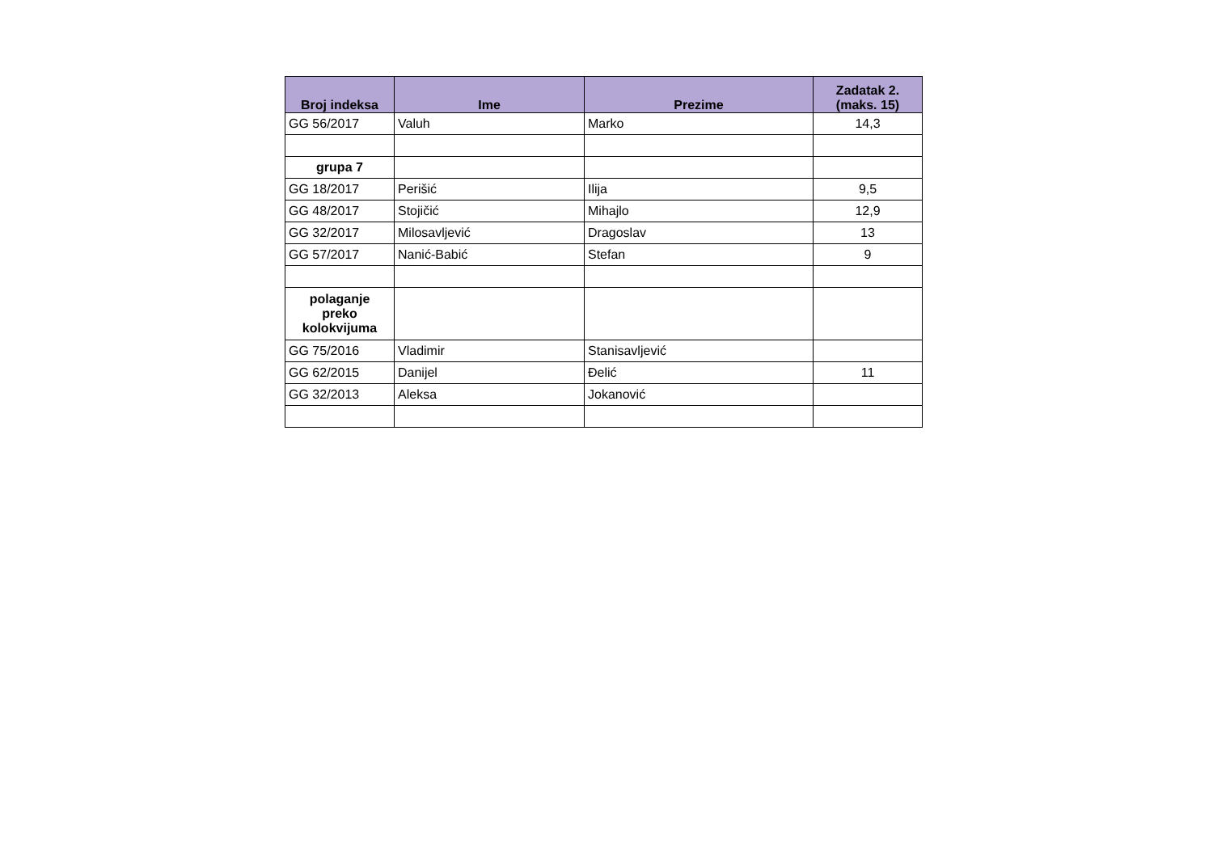| Broj indeksa | Ime | Prezime | Zadatak 2. (maks. 15) |
| --- | --- | --- | --- |
| GG 56/2017 | Valuh | Marko | 14,3 |
| grupa 7 | | | |
| GG 18/2017 | Perišić | Ilija | 9,5 |
| GG 48/2017 | Stojičić | Mihajlo | 12,9 |
| GG 32/2017 | Milosavljević | Dragoslav | 13 |
| GG 57/2017 | Nanić-Babić | Stefan | 9 |
| polaganje preko kolokvijuma | | | |
| GG 75/2016 | Vladimir | Stanisavljević | |
| GG 62/2015 | Danijel | Đelić | 11 |
| GG 32/2013 | Aleksa | Jokanović | |